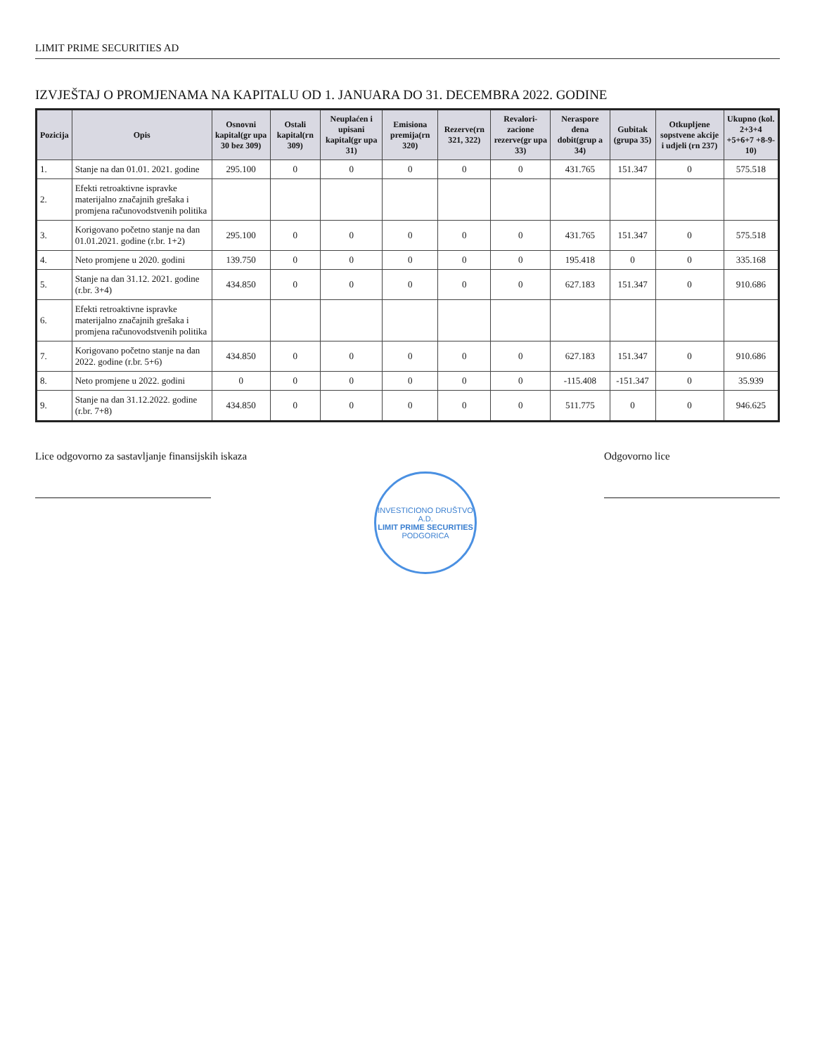LIMIT PRIME SECURITIES AD
IZVJEŠTAJ O PROMJENAMA NA KAPITALU OD 1. JANUARA DO 31. DECEMBRA 2022. GODINE
| Pozicija | Opis | Osnovni kapital(gr upa 30 bez 309) | Ostali kapital(rn 309) | Neuplaćen i upisani kapital(gr upa 31) | Emisiona premija(rn 320) | Rezerve(rn 321, 322) | Revalori-zacione rezerve(gr upa 33) | Neraspore đena dobit(grup a 34) | Gubitak (grupa 35) | Otkupljene sopstvene akcije i udjeli (rn 237) | Ukupno (kol. 2+3+4 +5+6+7 +8-9-10) |
| --- | --- | --- | --- | --- | --- | --- | --- | --- | --- | --- | --- |
| 1. | Stanje na dan 01.01. 2021. godine | 295.100 | 0 | 0 | 0 | 0 | 0 | 431.765 | 151.347 | 0 | 575.518 |
| 2. | Efekti retroaktivne ispravke materijalno značajnih grešaka i promjena računovodstvenih politika | | | | | | | | | | |
| 3. | Korigovano početno stanje na dan 01.01.2021. godine (r.br. 1+2) | 295.100 | 0 | 0 | 0 | 0 | 0 | 431.765 | 151.347 | 0 | 575.518 |
| 4. | Neto promjene u 2020. godini | 139.750 | 0 | 0 | 0 | 0 | 0 | 195.418 | 0 | 0 | 335.168 |
| 5. | Stanje na dan 31.12. 2021. godine (r.br. 3+4) | 434.850 | 0 | 0 | 0 | 0 | 0 | 627.183 | 151.347 | 0 | 910.686 |
| 6. | Efekti retroaktivne ispravke materijalno značajnih grešaka i promjena računovodstvenih politika | | | | | | | | | | |
| 7. | Korigovano početno stanje na dan 2022. godine (r.br. 5+6) | 434.850 | 0 | 0 | 0 | 0 | 0 | 627.183 | 151.347 | 0 | 910.686 |
| 8. | Neto promjene u 2022. godini | 0 | 0 | 0 | 0 | 0 | 0 | -115.408 | -151.347 | 0 | 35.939 |
| 9. | Stanje na dan 31.12.2022. godine (r.br. 7+8) | 434.850 | 0 | 0 | 0 | 0 | 0 | 511.775 | 0 | 0 | 946.625 |
Lice odgovorno za sastavljanje finansijskih iskaza
INVESTICIONO DRUŠTVO A.D.
LIMIT PRIME SECURITIES
PODGORICA
Odgovorno lice